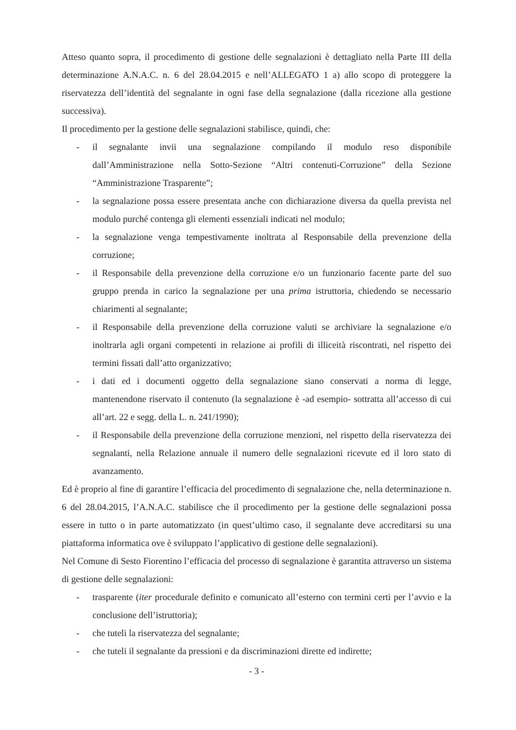Atteso quanto sopra, il procedimento di gestione delle segnalazioni è dettagliato nella Parte III della determinazione A.N.A.C. n. 6 del 28.04.2015 e nell’ALLEGATO 1 a) allo scopo di proteggere la riservatezza dell’identità del segnalante in ogni fase della segnalazione (dalla ricezione alla gestione successiva).
Il procedimento per la gestione delle segnalazioni stabilisce, quindi, che:
- il segnalante invii una segnalazione compilando il modulo reso disponibile dall’Amministrazione nella Sotto-Sezione “Altri contenuti-Corruzione” della Sezione “Amministrazione Trasparente”;
- la segnalazione possa essere presentata anche con dichiarazione diversa da quella prevista nel modulo purché contenga gli elementi essenziali indicati nel modulo;
- la segnalazione venga tempestivamente inoltrata al Responsabile della prevenzione della corruzione;
- il Responsabile della prevenzione della corruzione e/o un funzionario facente parte del suo gruppo prenda in carico la segnalazione per una prima istruttoria, chiedendo se necessario chiarimenti al segnalante;
- il Responsabile della prevenzione della corruzione valuti se archiviare la segnalazione e/o inoltrarla agli organi competenti in relazione ai profili di illiceità riscontrati, nel rispetto dei termini fissati dall’atto organizzativo;
- i dati ed i documenti oggetto della segnalazione siano conservati a norma di legge, mantenendone riservato il contenuto (la segnalazione è -ad esempio- sottratta all’accesso di cui all’art. 22 e segg. della L. n. 241/1990);
- il Responsabile della prevenzione della corruzione menzioni, nel rispetto della riservatezza dei segnalanti, nella Relazione annuale il numero delle segnalazioni ricevute ed il loro stato di avanzamento.
Ed è proprio al fine di garantire l’efficacia del procedimento di segnalazione che, nella determinazione n. 6 del 28.04.2015, l’A.N.A.C. stabilisce che il procedimento per la gestione delle segnalazioni possa essere in tutto o in parte automatizzato (in quest’ultimo caso, il segnalante deve accreditarsi su una piattaforma informatica ove è sviluppato l’applicativo di gestione delle segnalazioni).
Nel Comune di Sesto Fiorentino l’efficacia del processo di segnalazione è garantita attraverso un sistema di gestione delle segnalazioni:
- trasparente (iter procedurale definito e comunicato all’esterno con termini certi per l’avvio e la conclusione dell’istruttoria);
- che tuteli la riservatezza del segnalante;
- che tuteli il segnalante da pressioni e da discriminazioni dirette ed indirette;
- 3 -